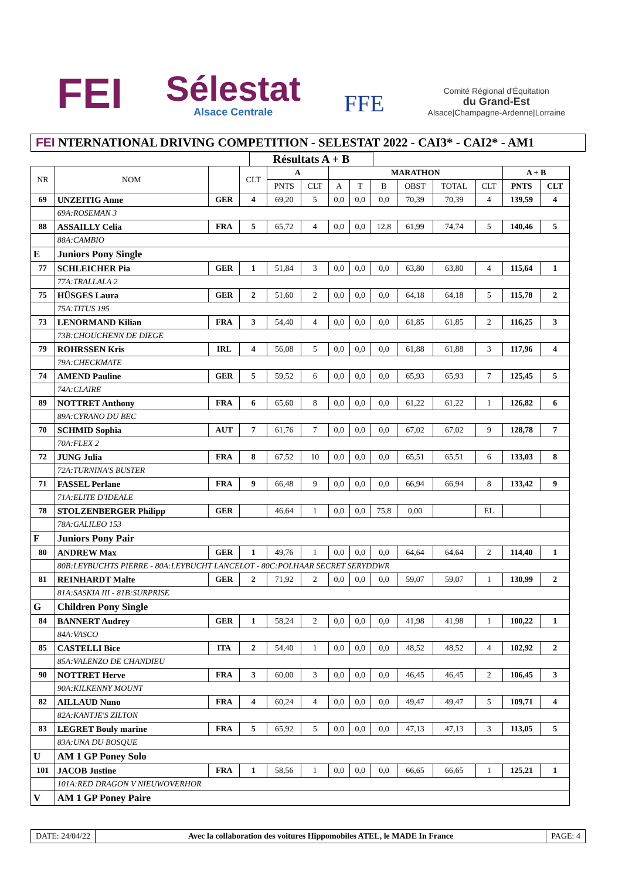FEI
Sélestat
Alsace Centrale
FFE
Comité Régional d'Équitation
du Grand-Est
Alsace|Champagne-Ardenne|Lorraine
FEI NTERNATIONAL DRIVING COMPETITION - SELESTAT 2022 - CAI3* - CAI2* - AM1
Résultats A + B
| NR | NOM | | CLT | A | | MARATHON | | | | | | A + B | |
| --- | --- | --- | --- | --- | --- | --- | --- | --- | --- | --- | --- | --- | --- |
| | | | | PNTS | CLT | A | T | B | OBST | TOTAL | CLT | PNTS | CLT |
| 69 | UNZEITIG Anne | GER | 4 | 69,20 | 5 | 0,0 | 0,0 | 0,0 | 70,39 | 70,39 | 4 | 139,59 | 4 |
| | 69A:ROSEMAN 3 | | | | | | | | | | | | |
| 88 | ASSAILLY Celia | FRA | 5 | 65,72 | 4 | 0,0 | 0,0 | 12,8 | 61,99 | 74,74 | 5 | 140,46 | 5 |
| | 88A:CAMBIO | | | | | | | | | | | | |
| E | Juniors Pony Single | | | | | | | | | | | | |
| 77 | SCHLEICHER Pia | GER | 1 | 51,84 | 3 | 0,0 | 0,0 | 0,0 | 63,80 | 63,80 | 4 | 115,64 | 1 |
| | 77A:TRALLALA 2 | | | | | | | | | | | | |
| 75 | HÜSGES Laura | GER | 2 | 51,60 | 2 | 0,0 | 0,0 | 0,0 | 64,18 | 64,18 | 5 | 115,78 | 2 |
| | 75A:TITUS 195 | | | | | | | | | | | | |
| 73 | LENORMAND Kilian | FRA | 3 | 54,40 | 4 | 0,0 | 0,0 | 0,0 | 61,85 | 61,85 | 2 | 116,25 | 3 |
| | 73B:CHOUCHENN DE DIEGE | | | | | | | | | | | | |
| 79 | ROHRSSEN Kris | IRL | 4 | 56,08 | 5 | 0,0 | 0,0 | 0,0 | 61,88 | 61,88 | 3 | 117,96 | 4 |
| | 79A:CHECKMATE | | | | | | | | | | | | |
| 74 | AMEND Pauline | GER | 5 | 59,52 | 6 | 0,0 | 0,0 | 0,0 | 65,93 | 65,93 | 7 | 125,45 | 5 |
| | 74A:CLAIRE | | | | | | | | | | | | |
| 89 | NOTTRET Anthony | FRA | 6 | 65,60 | 8 | 0,0 | 0,0 | 0,0 | 61,22 | 61,22 | 1 | 126,82 | 6 |
| | 89A:CYRANO DU BEC | | | | | | | | | | | | |
| 70 | SCHMID Sophia | AUT | 7 | 61,76 | 7 | 0,0 | 0,0 | 0,0 | 67,02 | 67,02 | 9 | 128,78 | 7 |
| | 70A:FLEX 2 | | | | | | | | | | | | |
| 72 | JUNG Julia | FRA | 8 | 67,52 | 10 | 0,0 | 0,0 | 0,0 | 65,51 | 65,51 | 6 | 133,03 | 8 |
| | 72A:TURNINA'S BUSTER | | | | | | | | | | | | |
| 71 | FASSEL Perlane | FRA | 9 | 66,48 | 9 | 0,0 | 0,0 | 0,0 | 66,94 | 66,94 | 8 | 133,42 | 9 |
| | 71A:ELITE D'IDEALE | | | | | | | | | | | | |
| 78 | STOLZENBERGER Philipp | GER | | 46,64 | 1 | 0,0 | 0,0 | 75,8 | 0,00 | | EL | | |
| | 78A:GALILEO 153 | | | | | | | | | | | | |
| F | Juniors Pony Pair | | | | | | | | | | | | |
| 80 | ANDREW Max | GER | 1 | 49,76 | 1 | 0,0 | 0,0 | 0,0 | 64,64 | 64,64 | 2 | 114,40 | 1 |
| | 80B:LEYBUCHTS PIERRE - 80A:LEYBUCHT LANCELOT - 80C:POLHAAR SECRET SERYDDWR | | | | | | | | | | | | |
| 81 | REINHARDT Malte | GER | 2 | 71,92 | 2 | 0,0 | 0,0 | 0,0 | 59,07 | 59,07 | 1 | 130,99 | 2 |
| | 81A:SASKIA III - 81B:SURPRISE | | | | | | | | | | | | |
| G | Children Pony Single | | | | | | | | | | | | |
| 84 | BANNERT Audrey | GER | 1 | 58,24 | 2 | 0,0 | 0,0 | 0,0 | 41,98 | 41,98 | 1 | 100,22 | 1 |
| | 84A:VASCO | | | | | | | | | | | | |
| 85 | CASTELLI Bice | ITA | 2 | 54,40 | 1 | 0,0 | 0,0 | 0,0 | 48,52 | 48,52 | 4 | 102,92 | 2 |
| | 85A:VALENZO DE CHANDIEU | | | | | | | | | | | | |
| 90 | NOTTRET Herve | FRA | 3 | 60,00 | 3 | 0,0 | 0,0 | 0,0 | 46,45 | 46,45 | 2 | 106,45 | 3 |
| | 90A:KILKENNY MOUNT | | | | | | | | | | | | |
| 82 | AILLAUD Nuno | FRA | 4 | 60,24 | 4 | 0,0 | 0,0 | 0,0 | 49,47 | 49,47 | 5 | 109,71 | 4 |
| | 82A:KANTJE'S ZILTON | | | | | | | | | | | | |
| 83 | LEGRET Bouly marine | FRA | 5 | 65,92 | 5 | 0,0 | 0,0 | 0,0 | 47,13 | 47,13 | 3 | 113,05 | 5 |
| | 83A:UNA DU BOSQUE | | | | | | | | | | | | |
| U | AM 1 GP Poney Solo | | | | | | | | | | | | |
| 101 | JACOB Justine | FRA | 1 | 58,56 | 1 | 0,0 | 0,0 | 0,0 | 66,65 | 66,65 | 1 | 125,21 | 1 |
| | 101A:RED DRAGON V NIEUWOVERHOR | | | | | | | | | | | | |
| V | AM 1 GP Poney Paire | | | | | | | | | | | | |
DATE: 24/04/22 Avec la collaboration des voitures Hippomobiles ATEL, le MADE In France
PAGE: 4